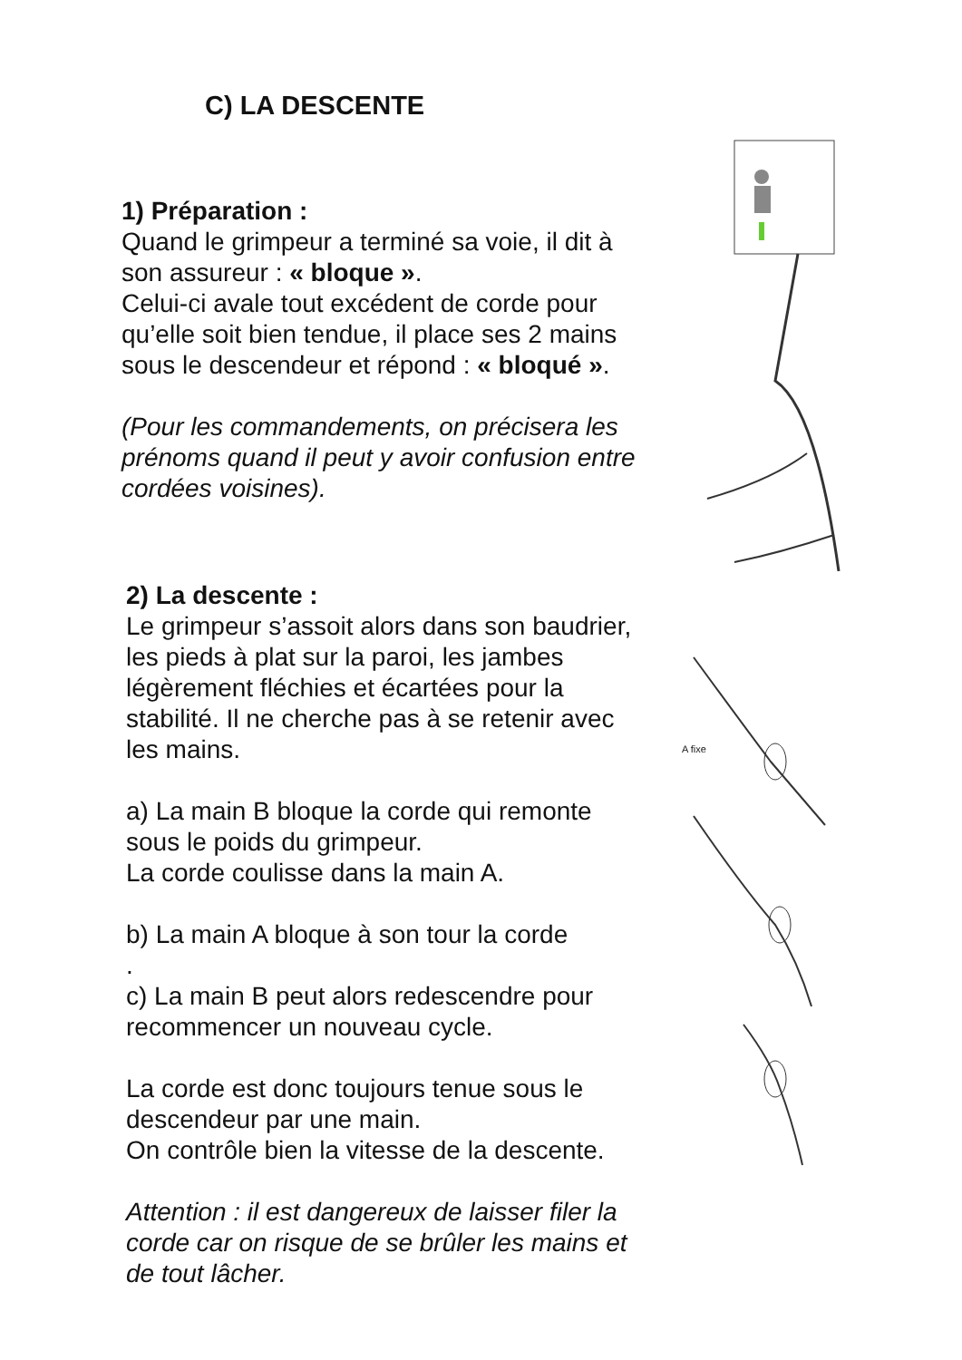C) LA DESCENTE
1) Préparation :
Quand le grimpeur a terminé sa voie, il dit à son assureur : « bloque ».
Celui-ci avale tout excédent de corde pour qu’elle soit bien tendue, il place ses 2 mains sous le descendeur et répond : « bloqué ».
(Pour les commandements, on précisera les prénoms quand il peut y avoir confusion entre cordées voisines).
2) La descente :
Le grimpeur s’assoit alors dans son baudrier, les pieds à plat sur la paroi, les jambes légèrement fléchies et écartées pour la stabilité. Il ne cherche pas à se retenir avec les mains.
a) La main B bloque la corde qui remonte sous le poids du grimpeur.
La corde coulisse dans la main A.
b) La main A bloque à son tour la corde
.
c) La main B peut alors redescendre pour recommencer un nouveau cycle.
La corde est donc toujours tenue sous le descendeur par une main.
On contrôle bien la vitesse de la descente.
Attention : il est dangereux de laisser filer la corde car on risque de se brûler les mains et de tout lâcher.
A fixe